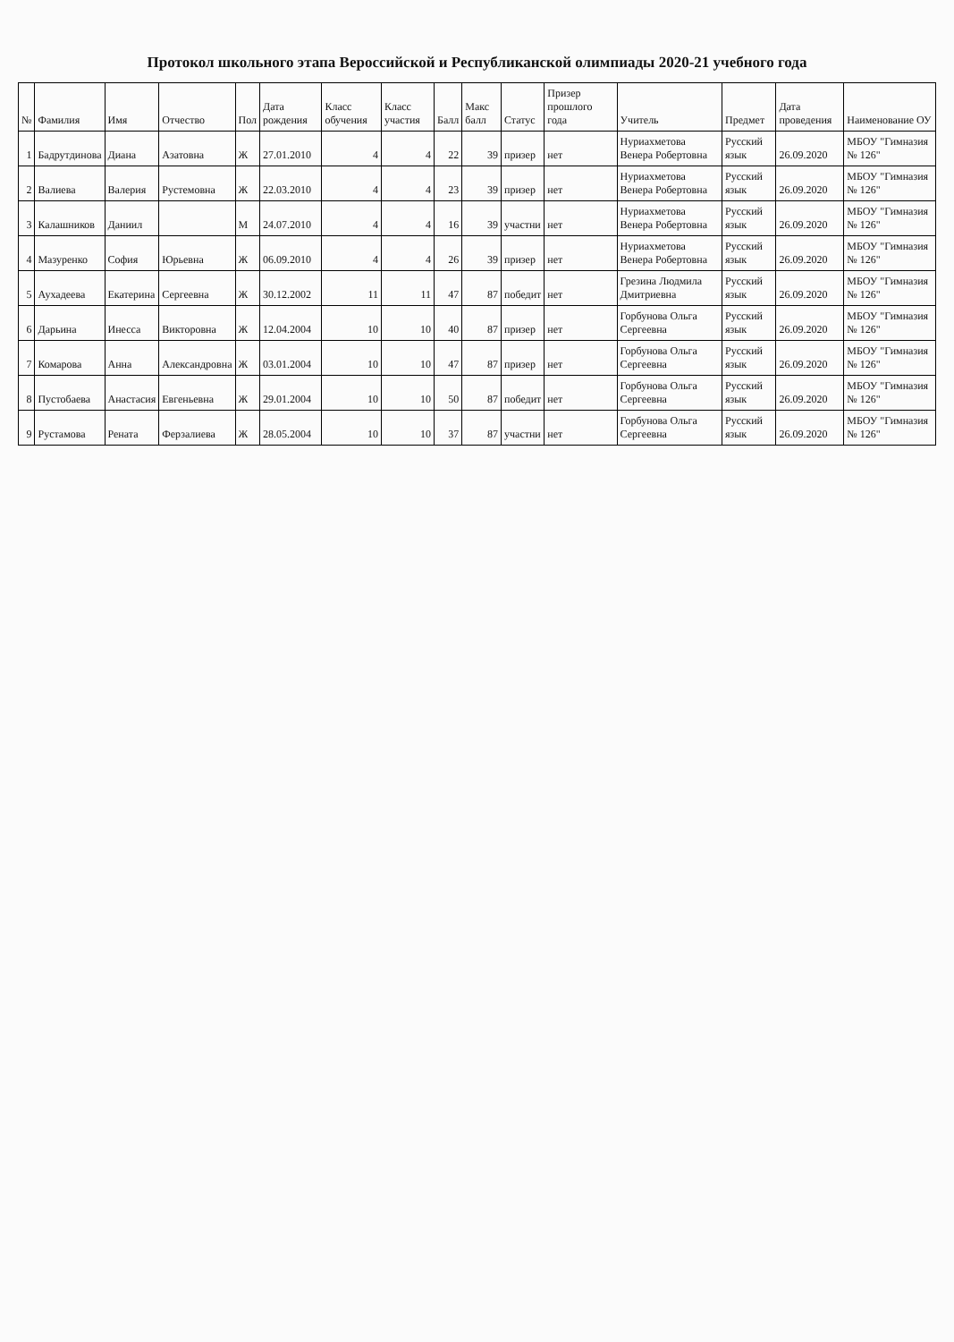Протокол школьного этапа Вероссийской и Республиканской олимпиады 2020-21 учебного года
| № | Фамилия | Имя | Отчество | Пол | Дата рождения | Класс обучения | Класс участия | Балл | Макс балл | Статус | Призер прошлого года | Учитель | Предмет | Дата проведения | Наименование ОУ |
| --- | --- | --- | --- | --- | --- | --- | --- | --- | --- | --- | --- | --- | --- | --- | --- |
| 1 | Бадрутдинова | Диана | Азатовна | Ж | 27.01.2010 | 4 | 4 | 22 | 39 | призер | нет | Нуриахметова Венера Робертовна | Русский язык | 26.09.2020 | МБОУ "Гимназия № 126" |
| 2 | Валиева | Валерия | Рустемовна | Ж | 22.03.2010 | 4 | 4 | 23 | 39 | призер | нет | Нуриахметова Венера Робертовна | Русский язык | 26.09.2020 | МБОУ "Гимназия № 126" |
| 3 | Калашников | Даниил | | М | 24.07.2010 | 4 | 4 | 16 | 39 | участни | нет | Нуриахметова Венера Робертовна | Русский язык | 26.09.2020 | МБОУ "Гимназия № 126" |
| 4 | Мазуренко | София | Юрьевна | Ж | 06.09.2010 | 4 | 4 | 26 | 39 | призер | нет | Нуриахметова Венера Робертовна | Русский язык | 26.09.2020 | МБОУ "Гимназия № 126" |
| 5 | Аухадеева | Екатерина | Сергеевна | Ж | 30.12.2002 | 11 | 11 | 47 | 87 | победит | нет | Грезина Людмила Дмитриевна | Русский язык | 26.09.2020 | МБОУ "Гимназия № 126" |
| 6 | Дарьина | Инесса | Викторовна | Ж | 12.04.2004 | 10 | 10 | 40 | 87 | призер | нет | Горбунова Ольга Сергеевна | Русский язык | 26.09.2020 | МБОУ "Гимназия № 126" |
| 7 | Комарова | Анна | Александровна | Ж | 03.01.2004 | 10 | 10 | 47 | 87 | призер | нет | Горбунова Ольга Сергеевна | Русский язык | 26.09.2020 | МБОУ "Гимназия № 126" |
| 8 | Пустобаева | Анастасия | Евгеньевна | Ж | 29.01.2004 | 10 | 10 | 50 | 87 | победит | нет | Горбунова Ольга Сергеевна | Русский язык | 26.09.2020 | МБОУ "Гимназия № 126" |
| 9 | Рустамова | Рената | Ферзалиева | Ж | 28.05.2004 | 10 | 10 | 37 | 87 | участни | нет | Горбунова Ольга Сергеевна | Русский язык | 26.09.2020 | МБОУ "Гимназия № 126" |